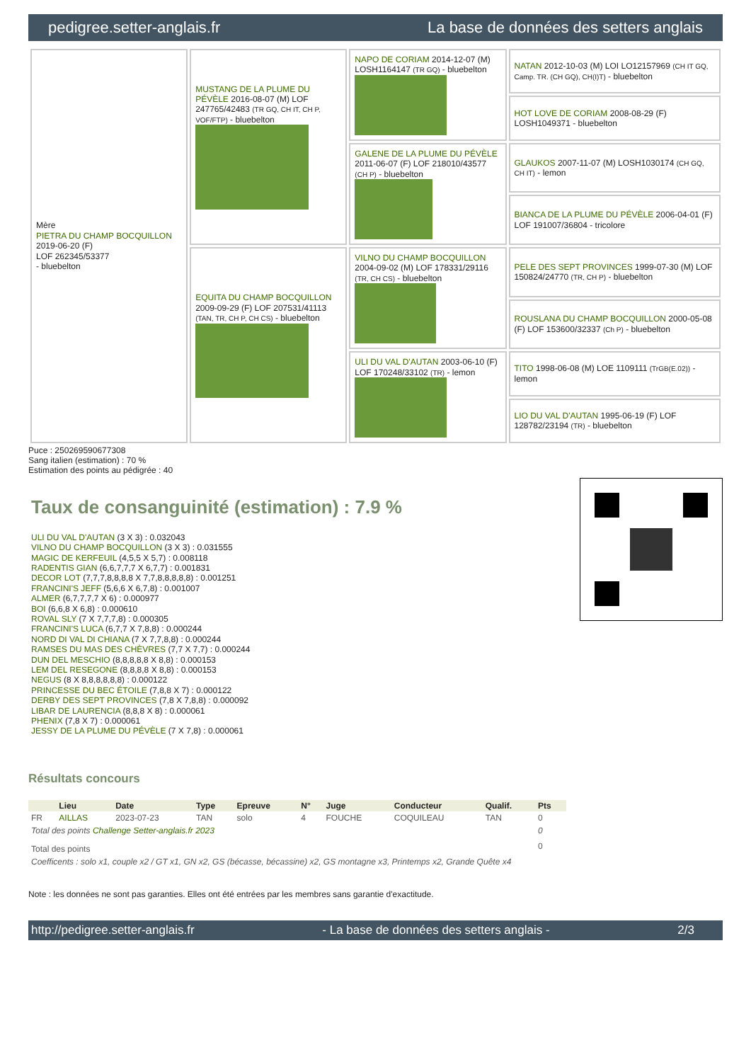pedigree.setter-anglais.fr La base de données des setters anglais
| Mère PIETRA DU CHAMP BOCQUILLON 2019-06-20 (F) LOF 262345/53377 - bluebelton | MUSTANG DE LA PLUME DU PÉVÈLE 2016-08-07 (M) LOF 247765/42483 (TR GQ, CH IT, CH P, VOF/FTP) - bluebelton | NAPO DE CORIAM 2014-12-07 (M) LOSH1164147 (TR GQ) - bluebelton | NATAN 2012-10-03 (M) LOI LO12157969 (CH IT GQ, Camp. TR. (CH GQ), CH(I)T) - bluebelton |
| | | | HOT LOVE DE CORIAM 2008-08-29 (F) LOSH1049371 - bluebelton |
| | | GALENE DE LA PLUME DU PÉVÈLE 2011-06-07 (F) LOF 218010/43577 (CH P) - bluebelton | GLAUKOS 2007-11-07 (M) LOSH1030174 (CH GQ, CH IT) - lemon |
| | | | BIANCA DE LA PLUME DU PÉVÈLE 2006-04-01 (F) LOF 191007/36804 - tricolore |
| | EQUITA DU CHAMP BOCQUILLON 2009-09-29 (F) LOF 207531/41113 (TAN, TR, CH P, CH CS) - bluebelton | VILNO DU CHAMP BOCQUILLON 2004-09-02 (M) LOF 178331/29116 (TR, CH CS) - bluebelton | PELE DES SEPT PROVINCES 1999-07-30 (M) LOF 150824/24770 (TR, CH P) - bluebelton |
| | | | ROUSLANA DU CHAMP BOCQUILLON 2000-05-08 (F) LOF 153600/32337 (Ch P) - bluebelton |
| | | ULI DU VAL D'AUTAN 2003-06-10 (F) LOF 170248/33102 (TR) - lemon | TITO 1998-06-08 (M) LOE 1109111 (TrGB(E.02)) - lemon |
| | | | LIO DU VAL D'AUTAN 1995-06-19 (F) LOF 128782/23194 (TR) - bluebelton |
Puce : 250269590677308
Sang italien (estimation) : 70 %
Estimation des points au pédigrée : 40
Taux de consanguinité (estimation) : 7.9 %
ULI DU VAL D'AUTAN (3 X 3) : 0.032043
VILNO DU CHAMP BOCQUILLON (3 X 3) : 0.031555
MAGIC DE KERFEUIL (4,5,5 X 5,7) : 0.008118
RADENTIS GIAN (6,6,7,7,7 X 6,7,7) : 0.001831
DECOR LOT (7,7,7,8,8,8,8 X 7,7,8,8,8,8,8) : 0.001251
FRANCINI'S JEFF (5,6,6 X 6,7,8) : 0.001007
ALMER (6,7,7,7,7 X 6) : 0.000977
BOI (6,6,8 X 6,8) : 0.000610
ROVAL SLY (7 X 7,7,7,8) : 0.000305
FRANCINI'S LUCA (6,7,7 X 7,8,8) : 0.000244
NORD DI VAL DI CHIANA (7 X 7,7,8,8) : 0.000244
RAMSES DU MAS DES CHÈVRES (7,7 X 7,7) : 0.000244
DUN DEL MESCHIO (8,8,8,8,8 X 8,8) : 0.000153
LEM DEL RESEGONE (8,8,8,8 X 8,8) : 0.000153
NEGUS (8 X 8,8,8,8,8,8) : 0.000122
PRINCESSE DU BEC ÉTOILE (7,8,8 X 7) : 0.000122
DERBY DES SEPT PROVINCES (7,8 X 7,8,8) : 0.000092
LIBAR DE LAURENCIA (8,8,8 X 8) : 0.000061
PHENIX (7,8 X 7) : 0.000061
JESSY DE LA PLUME DU PÉVÈLE (7 X 7,8) : 0.000061
Résultats concours
| | Lieu | Date | Type | Epreuve | N° | Juge | Conducteur | Qualif. | Pts |
| --- | --- | --- | --- | --- | --- | --- | --- | --- | --- |
| FR | AILLAS | 2023-07-23 | TAN | solo | 4 | FOUCHE | COQUILEAU | TAN | 0 |
| Total des points Challenge Setter-anglais.fr 2023 | | | | | | | | | 0 |
| Total des points | | | | | | | | | 0 |
| Coefficents : solo x1, couple x2 / GT x1, GN x2, GS (bécasse, bécassine) x2, GS montagne x3, Printemps x2, Grande Quête x4 | | | | | | | | | |
Note : les données ne sont pas garanties. Elles ont été entrées par les membres sans garantie d'exactitude.
http://pedigree.setter-anglais.fr - La base de données des setters anglais - 2/3